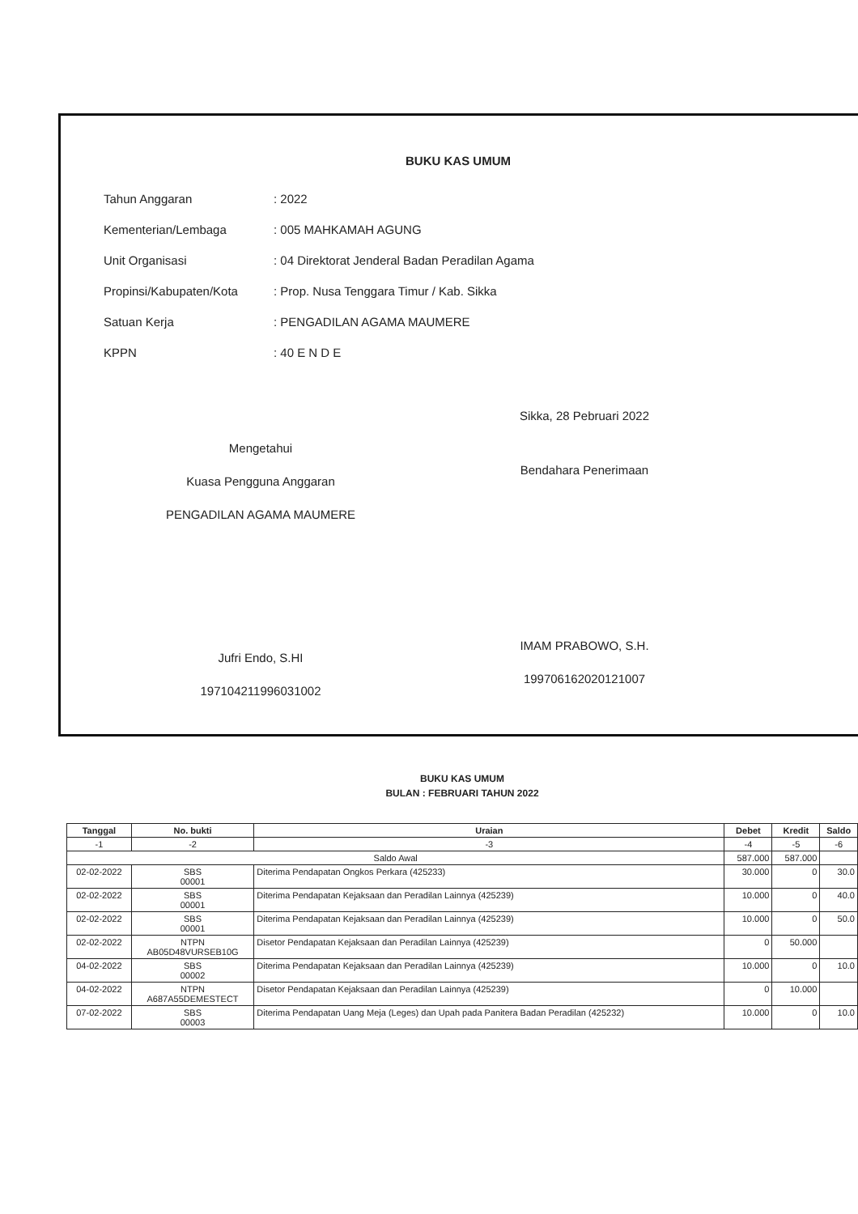BUKU KAS UMUM
Tahun Anggaran: 2022
Kementerian/Lembaga: 005 MAHKAMAH AGUNG
Unit Organisasi: 04 Direktorat Jenderal Badan Peradilan Agama
Propinsi/Kabupaten/Kota: Prop. Nusa Tenggara Timur / Kab. Sikka
Satuan Kerja: PENGADILAN AGAMA MAUMERE
KPPN: 40 E N D E
Mengetahui
Kuasa Pengguna Anggaran
PENGADILAN AGAMA MAUMERE
Jufri Endo, S.HI
197104211996031002
Sikka, 28 Pebruari 2022
Bendahara Penerimaan
IMAM PRABOWO, S.H.
199706162020121007
BUKU KAS UMUM
BULAN : FEBRUARI TAHUN 2022
| Tanggal | No. bukti | Uraian | Debet | Kredit | Saldo |
| --- | --- | --- | --- | --- | --- |
| -1 | -2 | -3 | -4 | -5 | -6 |
| Saldo Awal | | | 587.000 | 587.000 | |
| 02-02-2022 | SBS 00001 | Diterima Pendapatan Ongkos Perkara (425233) | 30.000 | 0 | 30.0 |
| 02-02-2022 | SBS 00001 | Diterima Pendapatan Kejaksaan dan Peradilan Lainnya (425239) | 10.000 | 0 | 40.0 |
| 02-02-2022 | SBS 00001 | Diterima Pendapatan Kejaksaan dan Peradilan Lainnya (425239) | 10.000 | 0 | 50.0 |
| 02-02-2022 | NTPN AB05D48VURSEB10G | Disetor Pendapatan Kejaksaan dan Peradilan Lainnya (425239) | 0 | 50.000 | |
| 04-02-2022 | SBS 00002 | Diterima Pendapatan Kejaksaan dan Peradilan Lainnya (425239) | 10.000 | 0 | 10.0 |
| 04-02-2022 | NTPN A687A55DEMESTECT | Disetor Pendapatan Kejaksaan dan Peradilan Lainnya (425239) | 0 | 10.000 | |
| 07-02-2022 | SBS 00003 | Diterima Pendapatan Uang Meja (Leges) dan Upah pada Panitera Badan Peradilan (425232) | 10.000 | 0 | 10.0 |